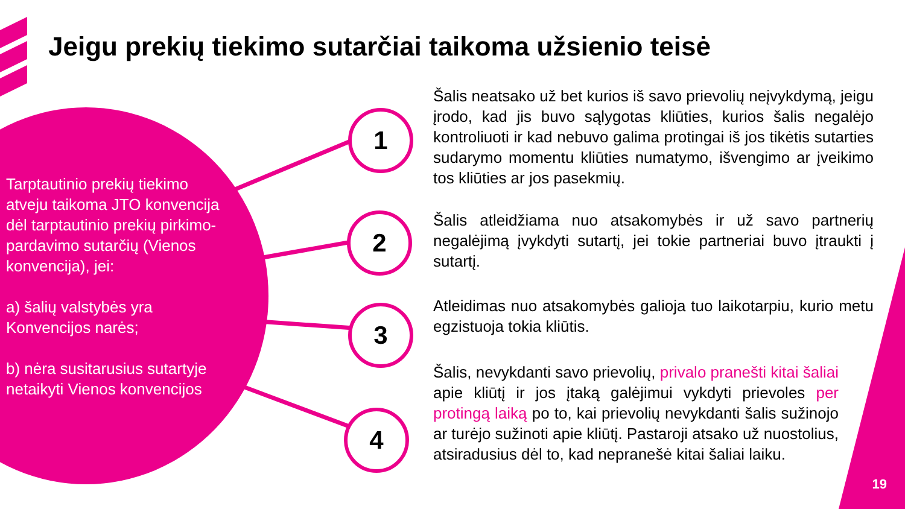Jeigu prekių tiekimo sutarčiai taikoma užsienio teisė
Tarptautinio prekių tiekimo atveju taikoma JTO konvencija dėl tarptautinio prekių pirkimo-pardavimo sutarčių (Vienos konvencija), jei:
a) šalių valstybės yra Konvencijos narės;
b) nėra susitarusius sutartyje netaikyti Vienos konvencijos
1
2
3
4
Šalis neatsako už bet kurios iš savo prievolių neįvykdymą, jeigu įrodo, kad jis buvo sąlygotas kliūties, kurios šalis negalėjo kontroliuoti ir kad nebuvo galima protingai iš jos tikėtis sutarties sudarymo momentu kliūties numatymo, išvengimo ar įveikimo tos kliūties ar jos pasekmių.
Šalis atleidžiama nuo atsakomybės ir už savo partnerių negalėjimą įvykdyti sutartį, jei tokie partneriai buvo įtraukti į sutartį.
Atleidimas nuo atsakomybės galioja tuo laikotarpiu, kurio metu egzistuoja tokia kliūtis.
Šalis, nevykdanti savo prievolių, privalo pranešti kitai šaliai apie kliūtį ir jos įtaką galėjimui vykdyti prievoles per protingą laiką po to, kai prievolių nevykdanti šalis sužinojo ar turėjo sužinoti apie kliūtį. Pastaroji atsako už nuostolius, atsiradusius dėl to, kad nepranešė kitai šaliai laiku.
19